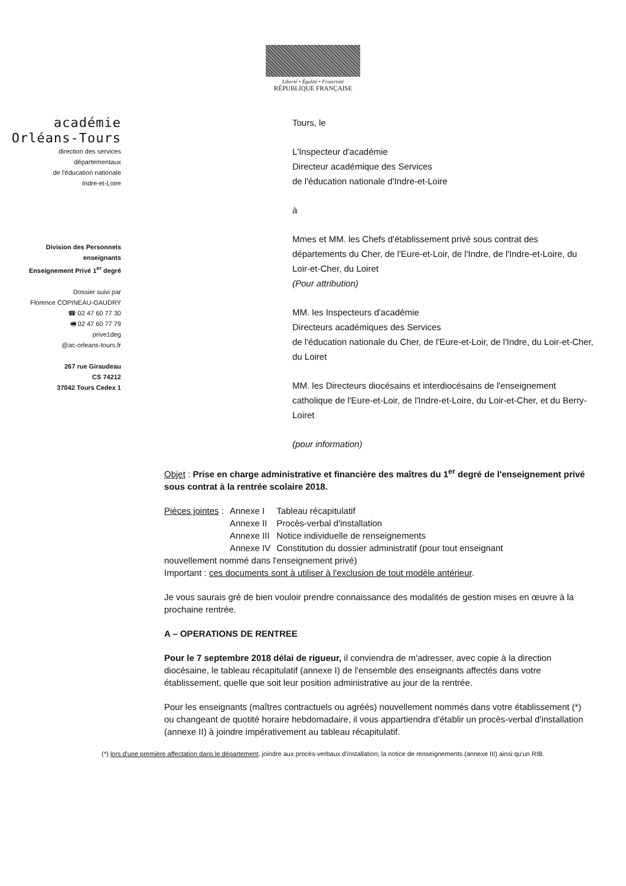Liberté • Égalité • Fraternité
RÉPUBLIQUE FRANÇAISE
académie
Orléans-Tours
direction des services
départementaux
de l'éducation nationale
Indre-et-Loire
Division des Personnels
enseignants
Enseignement Privé 1<sup>er</sup> degré
Dossier suivi par
Florence COPINEAU-GAUDRY
☎ 02 47 60 77 30
🖷 02 47 60 77 79
prive1deg
@ac-orleans-tours.fr
267 rue Giraudeau
CS 74212
37042 Tours Cedex 1
Tours, le
L'Inspecteur d'académie
Directeur académique des Services
de l'éducation nationale d'Indre-et-Loire
à
Mmes et MM. les Chefs d'établissement privé sous contrat des départements du Cher, de l'Eure-et-Loir, de l'Indre, de l'Indre-et-Loire, du Loir-et-Cher, du Loiret
(Pour attribution)
MM. les Inspecteurs d'académie
Directeurs académiques des Services
de l'éducation nationale du Cher, de l'Eure-et-Loir, de l'Indre, du Loir-et-Cher, du Loiret
MM. les Directeurs diocésains et interdiocésains de l'enseignement catholique de l'Eure-et-Loir, de l'Indre-et-Loire, du Loir-et-Cher, et du Berry-Loiret
(pour information)
Objet : Prise en charge administrative et financière des maîtres du 1<sup>er</sup> degré de l'enseignement privé sous contrat à la rentrée scolaire 2018.
| Pièces jointes : | Annexe I | Tableau récapitulatif |
| | Annexe II | Procès-verbal d'installation |
| | Annexe III | Notice individuelle de renseignements |
| | Annexe IV | Constitution du dossier administratif (pour tout enseignant |
nouvellement nommé dans l'enseignement privé)
Important : ces documents sont à utiliser à l'exclusion de tout modèle antérieur.
Je vous saurais gré de bien vouloir prendre connaissance des modalités de gestion mises en œuvre à la prochaine rentrée.
A – OPERATIONS DE RENTREE
Pour le 7 septembre 2018 délai de rigueur, il conviendra de m'adresser, avec copie à la direction diocésaine, le tableau récapitulatif (annexe I) de l'ensemble des enseignants affectés dans votre établissement, quelle que soit leur position administrative au jour de la rentrée.
Pour les enseignants (maîtres contractuels ou agréés) nouvellement nommés dans votre établissement (*) ou changeant de quotité horaire hebdomadaire, il vous appartiendra d'établir un procès-verbal d'installation (annexe II) à joindre impérativement au tableau récapitulatif.
(*) lors d'une première affectation dans le département, joindre aux procès-verbaux d'installation; la notice de renseignements (annexe III) ainsi qu'un RIB.